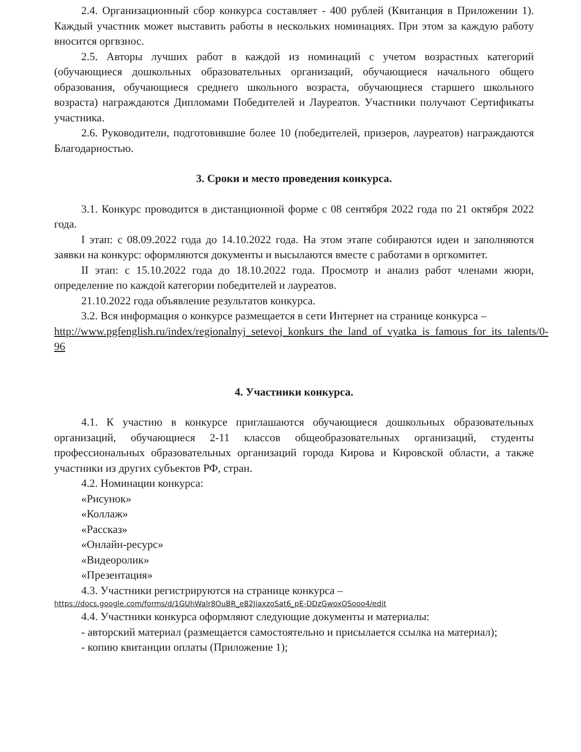2.4. Организационный сбор конкурса составляет - 400 рублей (Квитанция в Приложении 1). Каждый участник может выставить работы в нескольких номинациях. При этом за каждую работу вносится оргвзнос.
2.5. Авторы лучших работ в каждой из номинаций с учетом возрастных категорий (обучающиеся дошкольных образовательных организаций, обучающиеся начального общего образования, обучающиеся среднего школьного возраста, обучающиеся старшего школьного возраста) награждаются Дипломами Победителей и Лауреатов. Участники получают Сертификаты участника.
2.6. Руководители, подготовившие более 10 (победителей, призеров, лауреатов) награждаются Благодарностью.
3. Сроки и место проведения конкурса.
3.1. Конкурс проводится в дистанционной форме с 08 сентября 2022 года по 21 октября 2022 года.
I этап: с 08.09.2022 года до 14.10.2022 года. На этом этапе собираются идеи и заполняются заявки на конкурс: оформляются документы и высылаются вместе с работами в оргкомитет.
II этап: с 15.10.2022 года до 18.10.2022 года. Просмотр и анализ работ членами жюри, определение по каждой категории победителей и лауреатов.
21.10.2022 года объявление результатов конкурса.
3.2. Вся информация о конкурсе размещается в сети Интернет на странице конкурса –
http://www.pgfenglish.ru/index/regionalnyj_setevoj_konkurs_the_land_of_vyatka_is_famous_for_its_talents/0-96
4. Участники конкурса.
4.1. К участию в конкурсе приглашаются обучающиеся дошкольных образовательных организаций, обучающиеся 2-11 классов общеобразовательных организаций, студенты профессиональных образовательных организаций города Кирова и Кировской области, а также участники из других субъектов РФ, стран.
4.2. Номинации конкурса:
«Рисунок»
«Коллаж»
«Рассказ»
«Онлайн-ресурс»
«Видеоролик»
«Презентация»
4.3. Участники регистрируются на странице конкурса –
https://docs.google.com/forms/d/1GUhWalr8OuBR_e82JiaxzoSat6_pE-DDzGwoxOSooo4/edit
4.4. Участники конкурса оформляют следующие документы и материалы:
- авторский материал (размещается самостоятельно и присылается ссылка на материал);
- копию квитанции оплаты (Приложение 1);